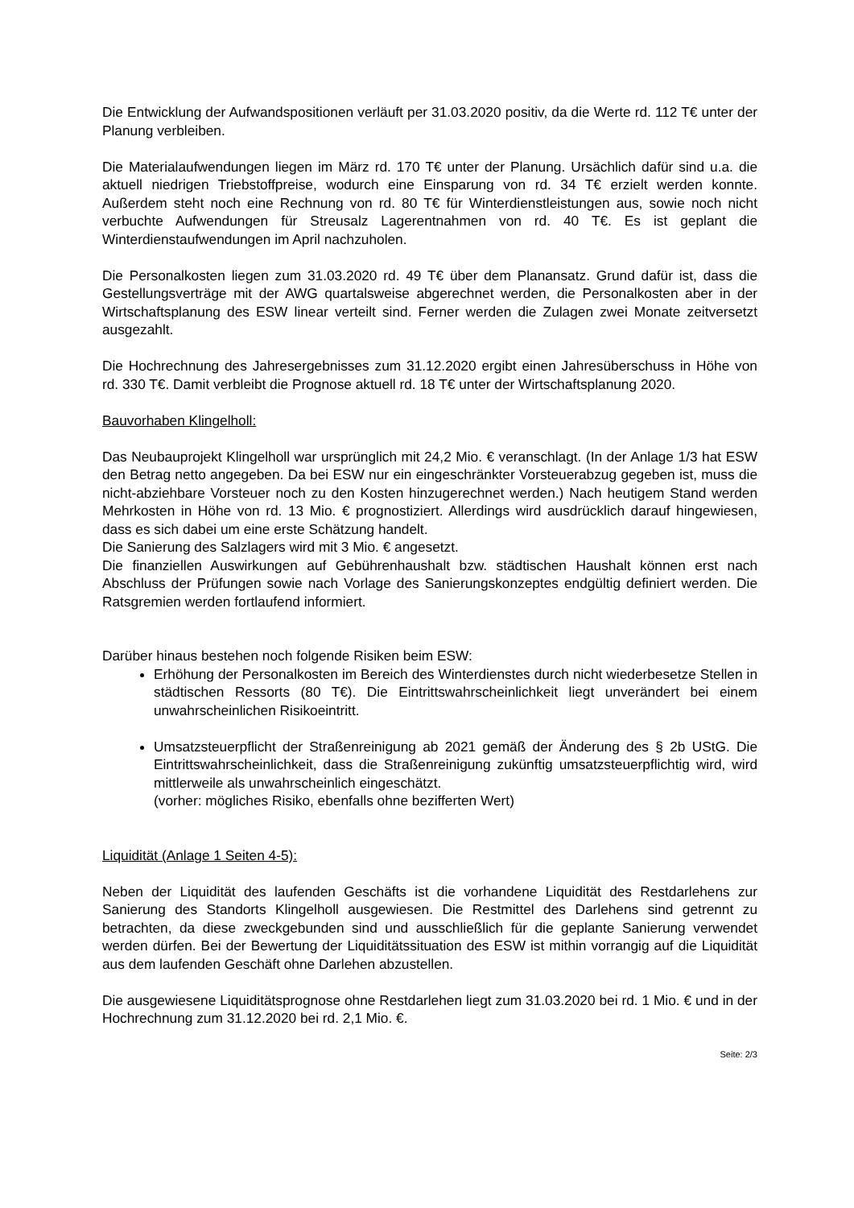Die Entwicklung der Aufwandspositionen verläuft per 31.03.2020 positiv, da die Werte rd. 112 T€ unter der Planung verbleiben.
Die Materialaufwendungen liegen im März rd. 170 T€ unter der Planung. Ursächlich dafür sind u.a. die aktuell niedrigen Triebstoffpreise, wodurch eine Einsparung von rd. 34 T€ erzielt werden konnte. Außerdem steht noch eine Rechnung von rd. 80 T€ für Winterdienstleistungen aus, sowie noch nicht verbuchte Aufwendungen für Streusalz Lagerentnahmen von rd. 40 T€. Es ist geplant die Winterdienstaufwendungen im April nachzuholen.
Die Personalkosten liegen zum 31.03.2020 rd. 49 T€ über dem Planansatz. Grund dafür ist, dass die Gestellungsverträge mit der AWG quartalsweise abgerechnet werden, die Personalkosten aber in der Wirtschaftsplanung des ESW linear verteilt sind. Ferner werden die Zulagen zwei Monate zeitversetzt ausgezahlt.
Die Hochrechnung des Jahresergebnisses zum 31.12.2020 ergibt einen Jahresüberschuss in Höhe von rd. 330 T€. Damit verbleibt die Prognose aktuell rd. 18 T€ unter der Wirtschaftsplanung 2020.
Bauvorhaben Klingelholl:
Das Neubauprojekt Klingelholl war ursprünglich mit 24,2 Mio. € veranschlagt. (In der Anlage 1/3 hat ESW den Betrag netto angegeben. Da bei ESW nur ein eingeschränkter Vorsteuerabzug gegeben ist, muss die nicht-abziehbare Vorsteuer noch zu den Kosten hinzugerechnet werden.) Nach heutigem Stand werden Mehrkosten in Höhe von rd. 13 Mio. € prognostiziert. Allerdings wird ausdrücklich darauf hingewiesen, dass es sich dabei um eine erste Schätzung handelt.
Die Sanierung des Salzlagers wird mit 3 Mio. € angesetzt.
Die finanziellen Auswirkungen auf Gebührenhaushalt bzw. städtischen Haushalt können erst nach Abschluss der Prüfungen sowie nach Vorlage des Sanierungskonzeptes endgültig definiert werden. Die Ratsgremien werden fortlaufend informiert.
Darüber hinaus bestehen noch folgende Risiken beim ESW:
Erhöhung der Personalkosten im Bereich des Winterdienstes durch nicht wiederbesetze Stellen in städtischen Ressorts (80 T€). Die Eintrittswahrscheinlichkeit liegt unverändert bei einem unwahrscheinlichen Risikoeintritt.
Umsatzsteuerpflicht der Straßenreinigung ab 2021 gemäß der Änderung des § 2b UStG. Die Eintrittswahrscheinlichkeit, dass die Straßenreinigung zukünftig umsatzsteuerpflichtig wird, wird mittlerweile als unwahrscheinlich eingeschätzt.
(vorher: mögliches Risiko, ebenfalls ohne bezifferten Wert)
Liquidität (Anlage 1 Seiten 4-5):
Neben der Liquidität des laufenden Geschäfts ist die vorhandene Liquidität des Restdarlehens zur Sanierung des Standorts Klingelholl ausgewiesen. Die Restmittel des Darlehens sind getrennt zu betrachten, da diese zweckgebunden sind und ausschließlich für die geplante Sanierung verwendet werden dürfen. Bei der Bewertung der Liquiditätssituation des ESW ist mithin vorrangig auf die Liquidität aus dem laufenden Geschäft ohne Darlehen abzustellen.
Die ausgewiesene Liquiditätsprognose ohne Restdarlehen liegt zum 31.03.2020 bei rd. 1 Mio. € und in der Hochrechnung zum 31.12.2020 bei rd. 2,1 Mio. €.
Seite: 2/3